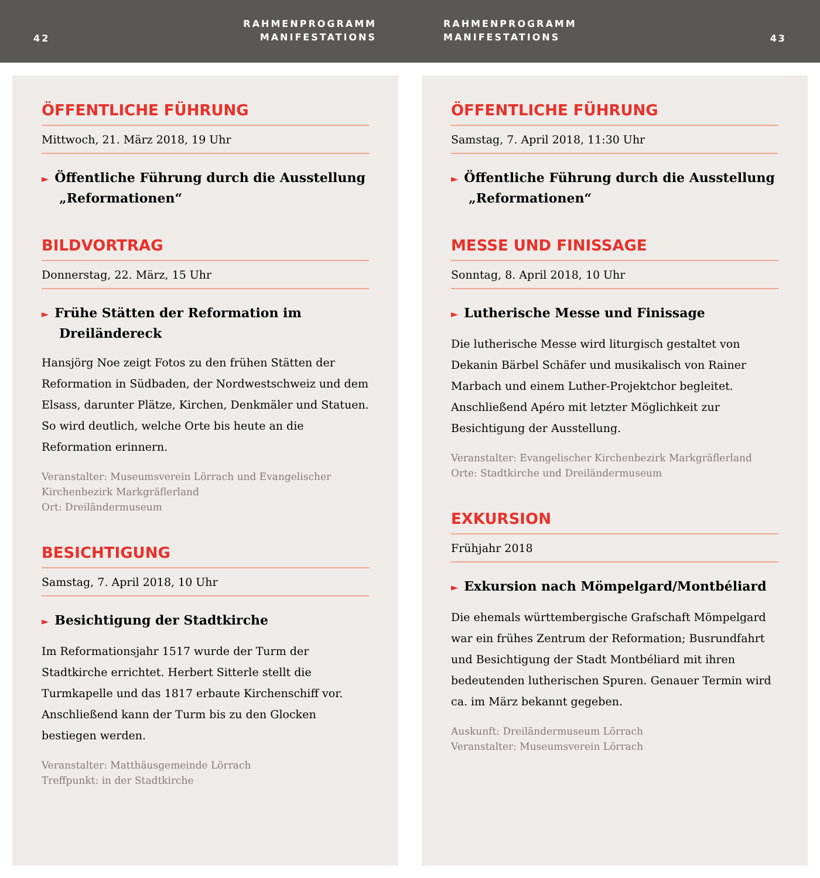42
RAHMENPROGRAMM
MANIFESTATIONS
RAHMENPROGRAMM
MANIFESTATIONS
43
ÖFFENTLICHE FÜHRUNG
Mittwoch, 21. März 2018, 19 Uhr
► Öffentliche Führung durch die Ausstellung „Reformationen“
BILDVORTRAG
Donnerstag, 22. März, 15 Uhr
► Frühe Stätten der Reformation im Dreiländereck
Hansjörg Noe zeigt Fotos zu den frühen Stätten der Reformation in Südbaden, der Nordwestschweiz und dem Elsass, darunter Plätze, Kirchen, Denkmäler und Statuen. So wird deutlich, welche Orte bis heute an die Reformation erinnern.
Veranstalter: Museumsverein Lörrach und Evangelischer Kirchenbezirk Markgräflerland
Ort: Dreiländermuseum
BESICHTIGUNG
Samstag, 7. April 2018, 10 Uhr
► Besichtigung der Stadtkirche
Im Reformationsjahr 1517 wurde der Turm der Stadtkirche errichtet. Herbert Sitterle stellt die Turmkapelle und das 1817 erbaute Kirchenschiff vor. Anschließend kann der Turm bis zu den Glocken bestiegen werden.
Veranstalter: Matthäusgemeinde Lörrach
Treffpunkt: in der Stadtkirche
ÖFFENTLICHE FÜHRUNG
Samstag, 7. April 2018, 11:30 Uhr
► Öffentliche Führung durch die Ausstellung „Reformationen“
MESSE UND FINISSAGE
Sonntag, 8. April 2018, 10 Uhr
► Lutherische Messe und Finissage
Die lutherische Messe wird liturgisch gestaltet von Dekanin Bärbel Schäfer und musikalisch von Rainer Marbach und einem Luther-Projektchor begleitet. Anschließend Apéro mit letzter Möglichkeit zur Besichtigung der Ausstellung.
Veranstalter: Evangelischer Kirchenbezirk Markgräflerland
Orte: Stadtkirche und Dreiländermuseum
EXKURSION
Frühjahr 2018
► Exkursion nach Mömpelgard/Montbéliard
Die ehemals württembergische Grafschaft Mömpelgard war ein frühes Zentrum der Reformation; Busrundfahrt und Besichtigung der Stadt Montbéliard mit ihren bedeutenden lutherischen Spuren. Genauer Termin wird ca. im März bekannt gegeben.
Auskunft: Dreiländermuseum Lörrach
Veranstalter: Museumsverein Lörrach